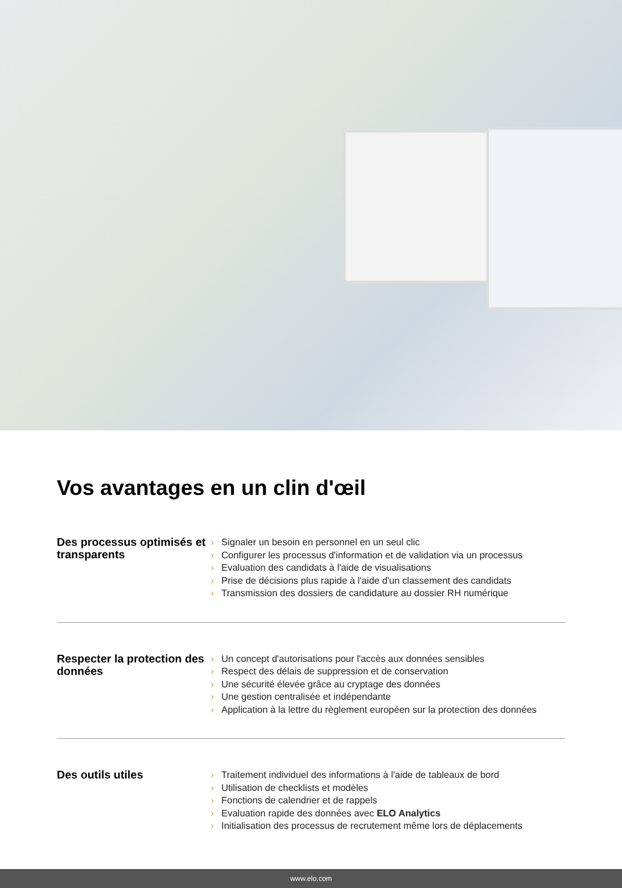Vos avantages en un clin d'œil
Des processus optimisés et transparents
› Signaler un besoin en personnel en un seul clic
› Configurer les processus d'information et de validation via un processus
› Evaluation des candidats à l'aide de visualisations
› Prise de décisions plus rapide à l'aide d'un classement des candidats
› Transmission des dossiers de candidature au dossier RH numérique
Respecter la protection des données
› Un concept d'autorisations pour l'accès aux données sensibles
› Respect des délais de suppression et de conservation
› Une sécurité élevée grâce au cryptage des données
› Une gestion centralisée et indépendante
› Application à la lettre du règlement européen sur la protection des données
Des outils utiles
› Traitement individuel des informations à l'aide de tableaux de bord
› Utilisation de checklists et modèles
› Fonctions de calendrier et de rappels
› Evaluation rapide des données avec ELO Analytics
› Initialisation des processus de recrutement même lors de déplacements
www.elo.com